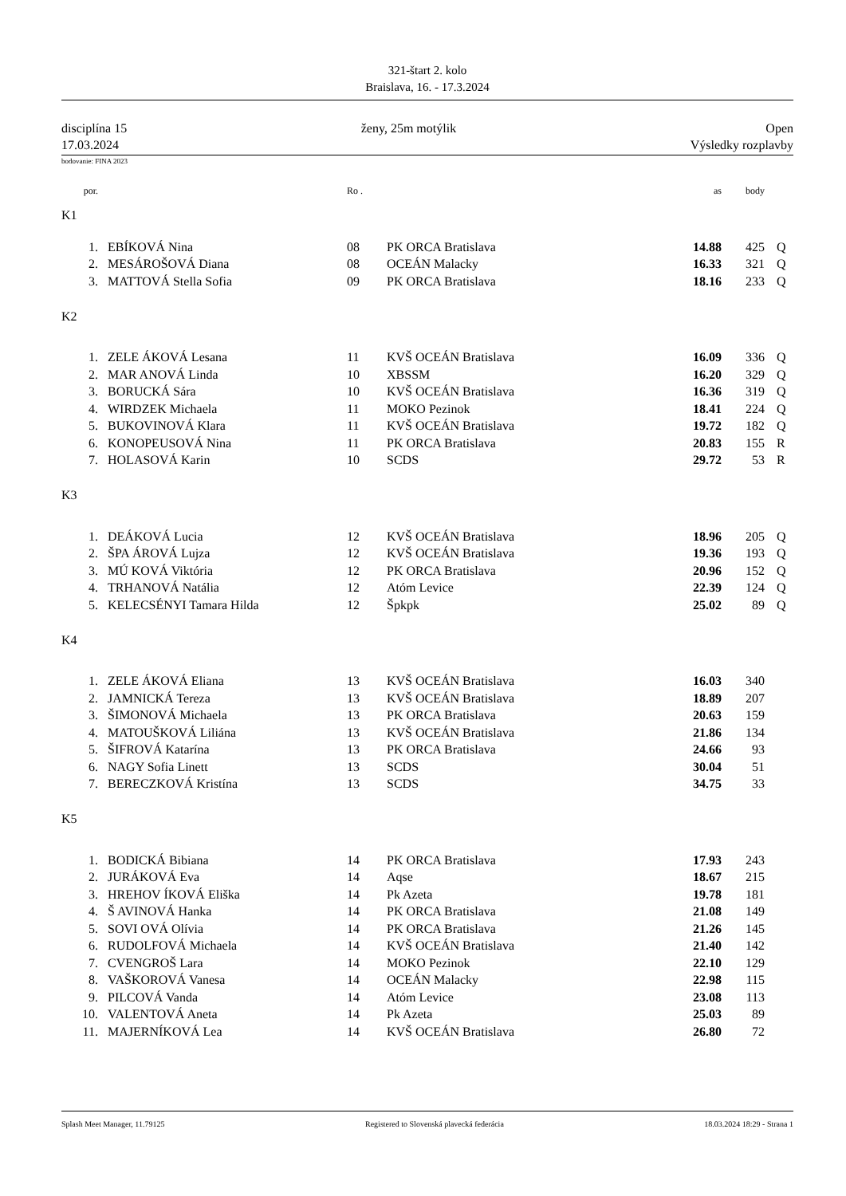321-štart 2. kolo
Braislava, 16. - 17.3.2024
disciplína 15
17.03.2024
ženy, 25m motýlik Open
Výsledky rozplavby
bodovanie: FINA 2023
| por. | | Ro . | | as | body | |
| K1 | | | | | | |
| 1. | EBÍKOVÁ Nina | 08 | PK ORCA Bratislava | 14.88 | 425 | Q |
| 2. | MESÁROŠOVÁ Diana | 08 | OCEÁN Malacky | 16.33 | 321 | Q |
| 3. | MATTOVÁ Stella Sofia | 09 | PK ORCA Bratislava | 18.16 | 233 | Q |
| K2 | | | | | | |
| 1. | ZELE ÁKOVÁ Lesana | 11 | KVŠ OCEÁN Bratislava | 16.09 | 336 | Q |
| 2. | MAR ANOVÁ Linda | 10 | XBSSM | 16.20 | 329 | Q |
| 3. | BORUCKÁ Sára | 10 | KVŠ OCEÁN Bratislava | 16.36 | 319 | Q |
| 4. | WIRDZEK Michaela | 11 | MOKO Pezinok | 18.41 | 224 | Q |
| 5. | BUKOVINOVÁ Klara | 11 | KVŠ OCEÁN Bratislava | 19.72 | 182 | Q |
| 6. | KONOPEUSOVÁ Nina | 11 | PK ORCA Bratislava | 20.83 | 155 | R |
| 7. | HOLASOVÁ Karin | 10 | SCDS | 29.72 | 53 | R |
| K3 | | | | | | |
| 1. | DEÁKOVÁ Lucia | 12 | KVŠ OCEÁN Bratislava | 18.96 | 205 | Q |
| 2. | ŠPA ÁROVÁ Lujza | 12 | KVŠ OCEÁN Bratislava | 19.36 | 193 | Q |
| 3. | MÚ KOVÁ Viktória | 12 | PK ORCA Bratislava | 20.96 | 152 | Q |
| 4. | TRHANOVÁ Natália | 12 | Atóm Levice | 22.39 | 124 | Q |
| 5. | KELECSÉNYI Tamara Hilda | 12 | Špkpk | 25.02 | 89 | Q |
| K4 | | | | | | |
| 1. | ZELE ÁKOVÁ Eliana | 13 | KVŠ OCEÁN Bratislava | 16.03 | 340 | |
| 2. | JAMNICKÁ Tereza | 13 | KVŠ OCEÁN Bratislava | 18.89 | 207 | |
| 3. | ŠIMONOVÁ Michaela | 13 | PK ORCA Bratislava | 20.63 | 159 | |
| 4. | MATOUŠKOVÁ Liliána | 13 | KVŠ OCEÁN Bratislava | 21.86 | 134 | |
| 5. | ŠIFROVÁ Katarína | 13 | PK ORCA Bratislava | 24.66 | 93 | |
| 6. | NAGY Sofia Linett | 13 | SCDS | 30.04 | 51 | |
| 7. | BERECZKOVÁ Kristína | 13 | SCDS | 34.75 | 33 | |
| K5 | | | | | | |
| 1. | BODICKÁ Bibiana | 14 | PK ORCA Bratislava | 17.93 | 243 | |
| 2. | JURÁKOVÁ Eva | 14 | Aqse | 18.67 | 215 | |
| 3. | HREHOV ÍKOVÁ Eliška | 14 | Pk Azeta | 19.78 | 181 | |
| 4. | Š AVINOVÁ Hanka | 14 | PK ORCA Bratislava | 21.08 | 149 | |
| 5. | SOVI OVÁ Olívia | 14 | PK ORCA Bratislava | 21.26 | 145 | |
| 6. | RUDOLFOVÁ Michaela | 14 | KVŠ OCEÁN Bratislava | 21.40 | 142 | |
| 7. | CVENGROŠ Lara | 14 | MOKO Pezinok | 22.10 | 129 | |
| 8. | VAŠKOROVÁ Vanesa | 14 | OCEÁN Malacky | 22.98 | 115 | |
| 9. | PILCOVÁ Vanda | 14 | Atóm Levice | 23.08 | 113 | |
| 10. | VALENTOVÁ Aneta | 14 | Pk Azeta | 25.03 | 89 | |
| 11. | MAJERNÍKOVÁ Lea | 14 | KVŠ OCEÁN Bratislava | 26.80 | 72 | |
Splash Meet Manager, 11.79125 Registered to Slovenská plavecká federácia 18.03.2024 18:29 - Strana 1